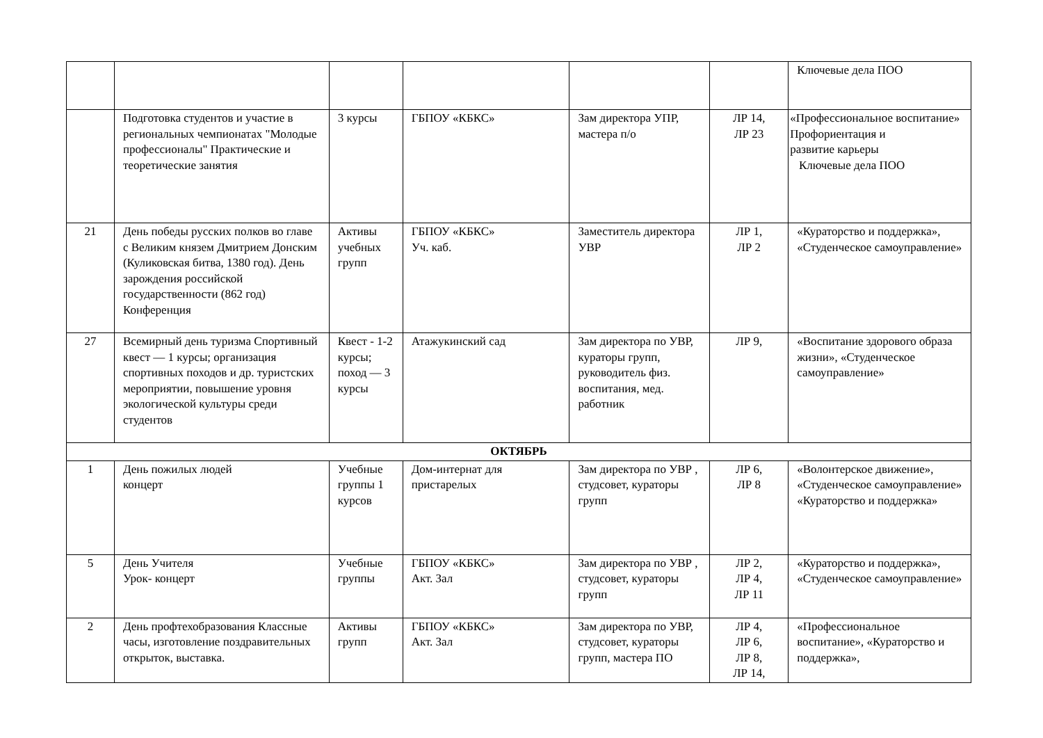| | | | | | | Ключевые дела ПОО |
| | Подготовка студентов и участие в региональных чемпионатах "Молодые профессионалы" Практические и теоретические занятия | 3 курсы | ГБПОУ «КБКС» | Зам директора УПР, мастера п/о | ЛР 14, ЛР 23 | «Профессиональное воспитание» Профориентация и развитие карьеры Ключевые дела ПОО |
| 21 | День победы русских полков во главе с Великим князем Дмитрием Донским (Куликовская битва, 1380 год). День зарождения российской государственности (862 год) Конференция | Активы учебных групп | ГБПОУ «КБКС» Уч. каб. | Заместитель директора УВР | ЛР 1, ЛР 2 | «Кураторство и поддержка», «Студенческое самоуправление» |
| 27 | Всемирный день туризма Спортивный квест — 1 курсы; организация спортивных походов и др. туристских мероприятии, повышение уровня экологической культуры среди студентов | Квест - 1-2 курсы; поход — 3 курсы | Атажукинский сад | Зам директора по УВР, кураторы групп, руководитель физ. воспитания, мед. работник | ЛР 9, | «Воспитание здорового образа жизни», «Студенческое самоуправление» |
| ОКТЯБРЬ | | | | | | |
| 1 | День пожилых людей концерт | Учебные группы 1 курсов | Дом-интернат для пристарелых | Зам директора по УВР , студсовет, кураторы групп | ЛР 6, ЛР 8 | «Волонтерское движение», «Студенческое самоуправление» «Кураторство и поддержка» |
| 5 | День Учителя Урок- концерт | Учебные группы | ГБПОУ «КБКС» Акт. Зал | Зам директора по УВР , студсовет, кураторы групп | ЛР 2, ЛР 4, ЛР 11 | «Кураторство и поддержка», «Студенческое самоуправление» |
| 2 | День профтехобразования Классные часы, изготовление поздравительных открыток, выставка. | Активы групп | ГБПОУ «КБКС» Акт. Зал | Зам директора по УВР, студсовет, кураторы групп, мастера ПО | ЛР 4, ЛР 6, ЛР 8, ЛР 14, | «Профессиональное воспитание», «Кураторство и поддержка», |